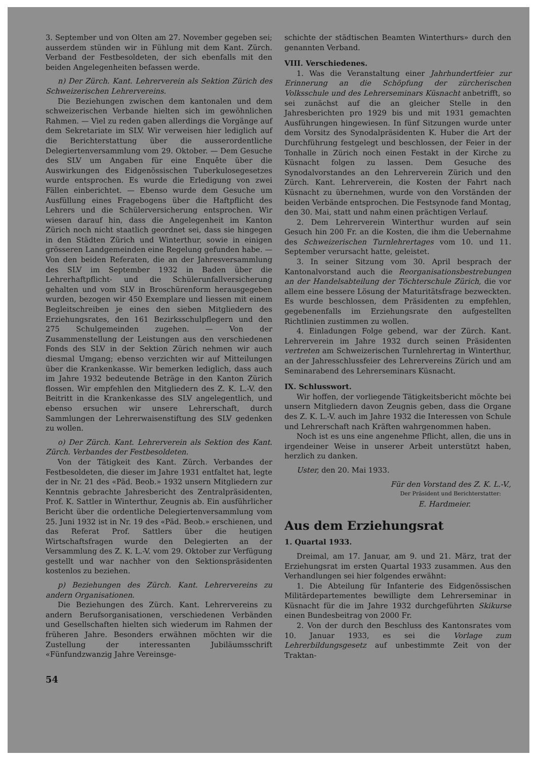3. September und von Olten am 27. November gegeben sei; ausserdem stünden wir in Fühlung mit dem Kant. Zürch. Verband der Festbesoldeten, der sich ebenfalls mit den beiden Angelegenheiten befassen werde.
n) Der Zürch. Kant. Lehrerverein als Sektion Zürich des Schweizerischen Lehrervereins.
Die Beziehungen zwischen dem kantonalen und dem schweizerischen Verbande hielten sich im gewöhnlichen Rahmen. — Viel zu reden gaben allerdings die Vorgänge auf dem Sekretariate im SLV. Wir verweisen hier lediglich auf die Berichterstattung über die ausserordentliche Delegiertenversammlung vom 29. Oktober. — Dem Gesuche des SLV um Angaben für eine Enquête über die Auswirkungen des Eidgenössischen Tuberkulosegesetzes wurde entsprochen. Es wurde die Erledigung von zwei Fällen einberichtet. — Ebenso wurde dem Gesuche um Ausfüllung eines Fragebogens über die Haftpflicht des Lehrers und die Schülerversicherung entsprochen. Wir wiesen darauf hin, dass die Angelegenheit im Kanton Zürich noch nicht staatlich geordnet sei, dass sie hingegen in den Städten Zürich und Winterthur, sowie in einigen grösseren Landgemeinden eine Regelung gefunden habe. — Von den beiden Referaten, die an der Jahresversammlung des SLV im September 1932 in Baden über die Lehrerhaftpflicht- und die Schülerunfallversicherung gehalten und vom SLV in Broschürenform herausgegeben wurden, bezogen wir 450 Exemplare und liessen mit einem Begleitschreiben je eines den sieben Mitgliedern des Erziehungsrates, den 161 Bezirksschulpflegern und den 275 Schulgemeinden zugehen. — Von der Zusammenstellung der Leistungen aus den verschiedenen Fonds des SLV in der Sektion Zürich nehmen wir auch diesmal Umgang; ebenso verzichten wir auf Mitteilungen über die Krankenkasse. Wir bemerken lediglich, dass auch im Jahre 1932 bedeutende Beträge in den Kanton Zürich flossen. Wir empfehlen den Mitgliedern des Z. K. L.-V. den Beitritt in die Krankenkasse des SLV angelegentlich, und ebenso ersuchen wir unsere Lehrerschaft, durch Sammlungen der Lehrerwaisenstiftung des SLV gedenken zu wollen.
o) Der Zürch. Kant. Lehrerverein als Sektion des Kant. Zürch. Verbandes der Festbesoldeten.
Von der Tätigkeit des Kant. Zürch. Verbandes der Festbesoldeten, die dieser im Jahre 1931 entfaltet hat, legte der in Nr. 21 des «Päd. Beob.» 1932 unsern Mitgliedern zur Kenntnis gebrachte Jahresbericht des Zentralpräsidenten, Prof. K. Sattler in Winterthur, Zeugnis ab. Ein ausführlicher Bericht über die ordentliche Delegiertenversammlung vom 25. Juni 1932 ist in Nr. 19 des «Päd. Beob.» erschienen, und das Referat Prof. Sattlers über die heutigen Wirtschaftsfragen wurde den Delegierten an der Versammlung des Z. K. L.-V. vom 29. Oktober zur Verfügung gestellt und war nachher von den Sektionspräsidenten kostenlos zu beziehen.
p) Beziehungen des Zürch. Kant. Lehrervereins zu andern Organisationen.
Die Beziehungen des Zürch. Kant. Lehrervereins zu andern Berufsorganisationen, verschiedenen Verbänden und Gesellschaften hielten sich wiederum im Rahmen der früheren Jahre. Besonders erwähnen möchten wir die Zustellung der interessanten Jubiläumsschrift «Fünfundzwanzig Jahre Vereinsge-
54
schichte der städtischen Beamten Winterthurs» durch den genannten Verband.
VIII. Verschiedenes.
1. Was die Veranstaltung einer Jahrhundertfeier zur Erinnerung an die Schöpfung der zürcherischen Volksschule und des Lehrerseminars Küsnacht anbetrifft, so sei zunächst auf die an gleicher Stelle in den Jahresberichten pro 1929 bis und mit 1931 gemachten Ausführungen hingewiesen. In fünf Sitzungen wurde unter dem Vorsitz des Synodalpräsidenten K. Huber die Art der Durchführung festgelegt und beschlossen, der Feier in der Tonhalle in Zürich noch einen Festakt in der Kirche zu Küsnacht folgen zu lassen. Dem Gesuche des Synodalvorstandes an den Lehrerverein Zürich und den Zürch. Kant. Lehrerverein, die Kosten der Fahrt nach Küsnacht zu übernehmen, wurde von den Vorständen der beiden Verbände entsprochen. Die Festsynode fand Montag, den 30. Mai, statt und nahm einen prächtigen Verlauf.
2. Dem Lehrerverein Winterthur wurden auf sein Gesuch hin 200 Fr. an die Kosten, die ihm die Uebernahme des Schweizerischen Turnlehrertages vom 10. und 11. September verursacht hatte, geleistet.
3. In seiner Sitzung vom 30. April besprach der Kantonalvorstand auch die Reorganisationsbestrebungen an der Handelsabteilung der Töchterschule Zürich, die vor allem eine bessere Lösung der Maturitätsfrage bezweckten. Es wurde beschlossen, dem Präsidenten zu empfehlen, gegebenenfalls im Erziehungsrate den aufgestellten Richtlinien zustimmen zu wollen.
4. Einladungen Folge gebend, war der Zürch. Kant. Lehrerverein im Jahre 1932 durch seinen Präsidenten vertreten am Schweizerischen Turnlehrertag in Winterthur, an der Jahresschlussfeier des Lehrervereins Zürich und am Seminarabend des Lehrerseminars Küsnacht.
IX. Schlusswort.
Wir hoffen, der vorliegende Tätigkeitsbericht möchte bei unsern Mitgliedern davon Zeugnis geben, dass die Organe des Z. K. L.-V. auch im Jahre 1932 die Interessen von Schule und Lehrerschaft nach Kräften wahrgenommen haben.
Noch ist es uns eine angenehme Pflicht, allen, die uns in irgendeiner Weise in unserer Arbeit unterstützt haben, herzlich zu danken.
Uster, den 20. Mai 1933.
Für den Vorstand des Z. K. L.-V.,
Der Präsident und Berichterstatter:
E. Hardmeier.
Aus dem Erziehungsrat
1. Quartal 1933.
Dreimal, am 17. Januar, am 9. und 21. März, trat der Erziehungsrat im ersten Quartal 1933 zusammen. Aus den Verhandlungen sei hier folgendes erwähnt:
1. Die Abteilung für Infanterie des Eidgenössischen Militärdepartementes bewilligte dem Lehrerseminar in Küsnacht für die im Jahre 1932 durchgeführten Skikurse einen Bundesbeitrag von 2000 Fr.
2. Von der durch den Beschluss des Kantonsrates vom 10. Januar 1933, es sei die Vorlage zum Lehrerbildungsgesetz auf unbestimmte Zeit von der Traktan-